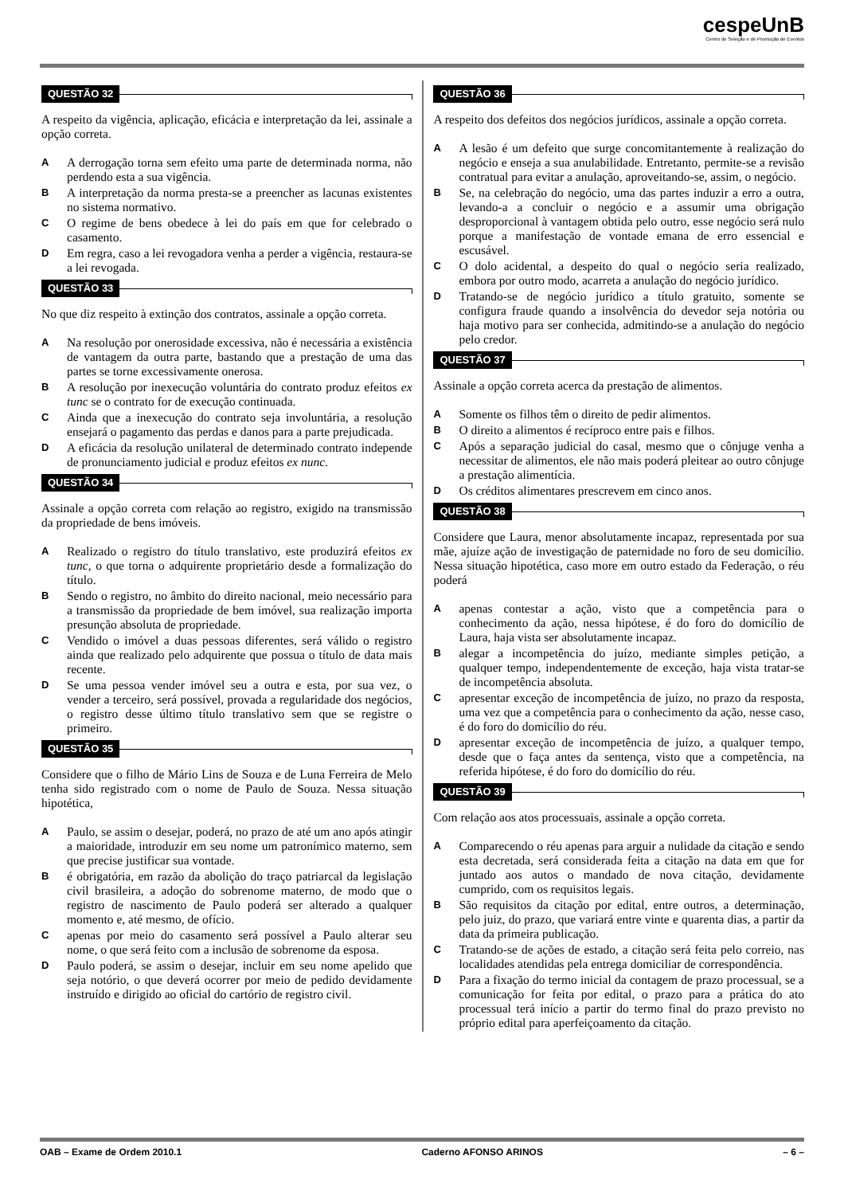cespeUnB
Centro de Seleção e de Promoção de Eventos
QUESTÃO 32
A respeito da vigência, aplicação, eficácia e interpretação da lei, assinale a opção correta.
A
A derrogação torna sem efeito uma parte de determinada norma, não perdendo esta a sua vigência.
B
A interpretação da norma presta-se a preencher as lacunas existentes no sistema normativo.
C
O regime de bens obedece à lei do país em que for celebrado o casamento.
D
Em regra, caso a lei revogadora venha a perder a vigência, restaura-se a lei revogada.
QUESTÃO 33
No que diz respeito à extinção dos contratos, assinale a opção correta.
A
Na resolução por onerosidade excessiva, não é necessária a existência de vantagem da outra parte, bastando que a prestação de uma das partes se torne excessivamente onerosa.
B
A resolução por inexecução voluntária do contrato produz efeitos ex tunc se o contrato for de execução continuada.
C
Ainda que a inexecução do contrato seja involuntária, a resolução ensejará o pagamento das perdas e danos para a parte prejudicada.
D
A eficácia da resolução unilateral de determinado contrato independe de pronunciamento judicial e produz efeitos ex nunc.
QUESTÃO 34
Assinale a opção correta com relação ao registro, exigido na transmissão da propriedade de bens imóveis.
A
Realizado o registro do título translativo, este produzirá efeitos ex tunc, o que torna o adquirente proprietário desde a formalização do título.
B
Sendo o registro, no âmbito do direito nacional, meio necessário para a transmissão da propriedade de bem imóvel, sua realização importa presunção absoluta de propriedade.
C
Vendido o imóvel a duas pessoas diferentes, será válido o registro ainda que realizado pelo adquirente que possua o título de data mais recente.
D
Se uma pessoa vender imóvel seu a outra e esta, por sua vez, o vender a terceiro, será possível, provada a regularidade dos negócios, o registro desse último título translativo sem que se registre o primeiro.
QUESTÃO 35
Considere que o filho de Mário Lins de Souza e de Luna Ferreira de Melo tenha sido registrado com o nome de Paulo de Souza. Nessa situação hipotética,
A
Paulo, se assim o desejar, poderá, no prazo de até um ano após atingir a maioridade, introduzir em seu nome um patronímico materno, sem que precise justificar sua vontade.
B
é obrigatória, em razão da abolição do traço patriarcal da legislação civil brasileira, a adoção do sobrenome materno, de modo que o registro de nascimento de Paulo poderá ser alterado a qualquer momento e, até mesmo, de ofício.
C
apenas por meio do casamento será possível a Paulo alterar seu nome, o que será feito com a inclusão de sobrenome da esposa.
D
Paulo poderá, se assim o desejar, incluir em seu nome apelido que seja notório, o que deverá ocorrer por meio de pedido devidamente instruído e dirigido ao oficial do cartório de registro civil.
QUESTÃO 36
A respeito dos defeitos dos negócios jurídicos, assinale a opção correta.
A
A lesão é um defeito que surge concomitantemente à realização do negócio e enseja a sua anulabilidade. Entretanto, permite-se a revisão contratual para evitar a anulação, aproveitando-se, assim, o negócio.
B
Se, na celebração do negócio, uma das partes induzir a erro a outra, levando-a a concluir o negócio e a assumir uma obrigação desproporcional à vantagem obtida pelo outro, esse negócio será nulo porque a manifestação de vontade emana de erro essencial e escusável.
C
O dolo acidental, a despeito do qual o negócio seria realizado, embora por outro modo, acarreta a anulação do negócio jurídico.
D
Tratando-se de negócio jurídico a título gratuito, somente se configura fraude quando a insolvência do devedor seja notória ou haja motivo para ser conhecida, admitindo-se a anulação do negócio pelo credor.
QUESTÃO 37
Assinale a opção correta acerca da prestação de alimentos.
A
Somente os filhos têm o direito de pedir alimentos.
B
O direito a alimentos é recíproco entre pais e filhos.
C
Após a separação judicial do casal, mesmo que o cônjuge venha a necessitar de alimentos, ele não mais poderá pleitear ao outro cônjuge a prestação alimentícia.
D
Os créditos alimentares prescrevem em cinco anos.
QUESTÃO 38
Considere que Laura, menor absolutamente incapaz, representada por sua mãe, ajuíze ação de investigação de paternidade no foro de seu domicílio. Nessa situação hipotética, caso more em outro estado da Federação, o réu poderá
A
apenas contestar a ação, visto que a competência para o conhecimento da ação, nessa hipótese, é do foro do domicílio de Laura, haja vista ser absolutamente incapaz.
B
alegar a incompetência do juízo, mediante simples petição, a qualquer tempo, independentemente de exceção, haja vista tratar-se de incompetência absoluta.
C
apresentar exceção de incompetência de juízo, no prazo da resposta, uma vez que a competência para o conhecimento da ação, nesse caso, é do foro do domicílio do réu.
D
apresentar exceção de incompetência de juízo, a qualquer tempo, desde que o faça antes da sentença, visto que a competência, na referida hipótese, é do foro do domicílio do réu.
QUESTÃO 39
Com relação aos atos processuais, assinale a opção correta.
A
Comparecendo o réu apenas para arguir a nulidade da citação e sendo esta decretada, será considerada feita a citação na data em que for juntado aos autos o mandado de nova citação, devidamente cumprido, com os requisitos legais.
B
São requisitos da citação por edital, entre outros, a determinação, pelo juiz, do prazo, que variará entre vinte e quarenta dias, a partir da data da primeira publicação.
C
Tratando-se de ações de estado, a citação será feita pelo correio, nas localidades atendidas pela entrega domiciliar de correspondência.
D
Para a fixação do termo inicial da contagem de prazo processual, se a comunicação for feita por edital, o prazo para a prática do ato processual terá início a partir do termo final do prazo previsto no próprio edital para aperfeiçoamento da citação.
OAB – Exame de Ordem 2010.1 Caderno AFONSO ARINOS – 6 –